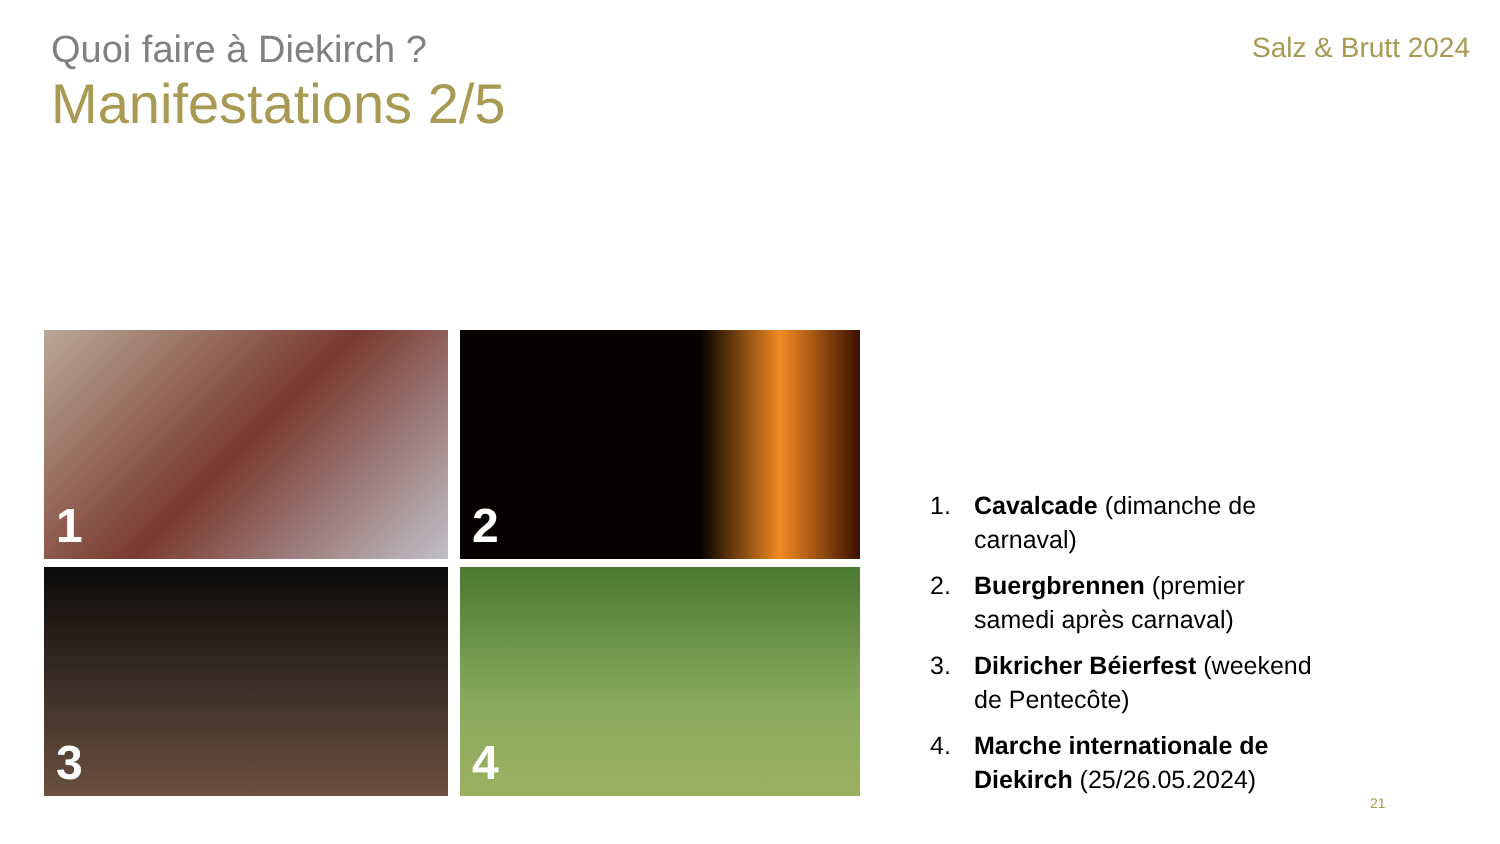Quoi faire à Diekirch ?
Salz & Brutt 2024
Manifestations 2/5
1
2
3
4
1. Cavalcade (dimanche de carnaval)
2. Buergbrennen (premier samedi après carnaval)
3. Dikricher Béierfest (weekend de Pentecôte)
4. Marche internationale de Diekirch (25/26.05.2024)
21